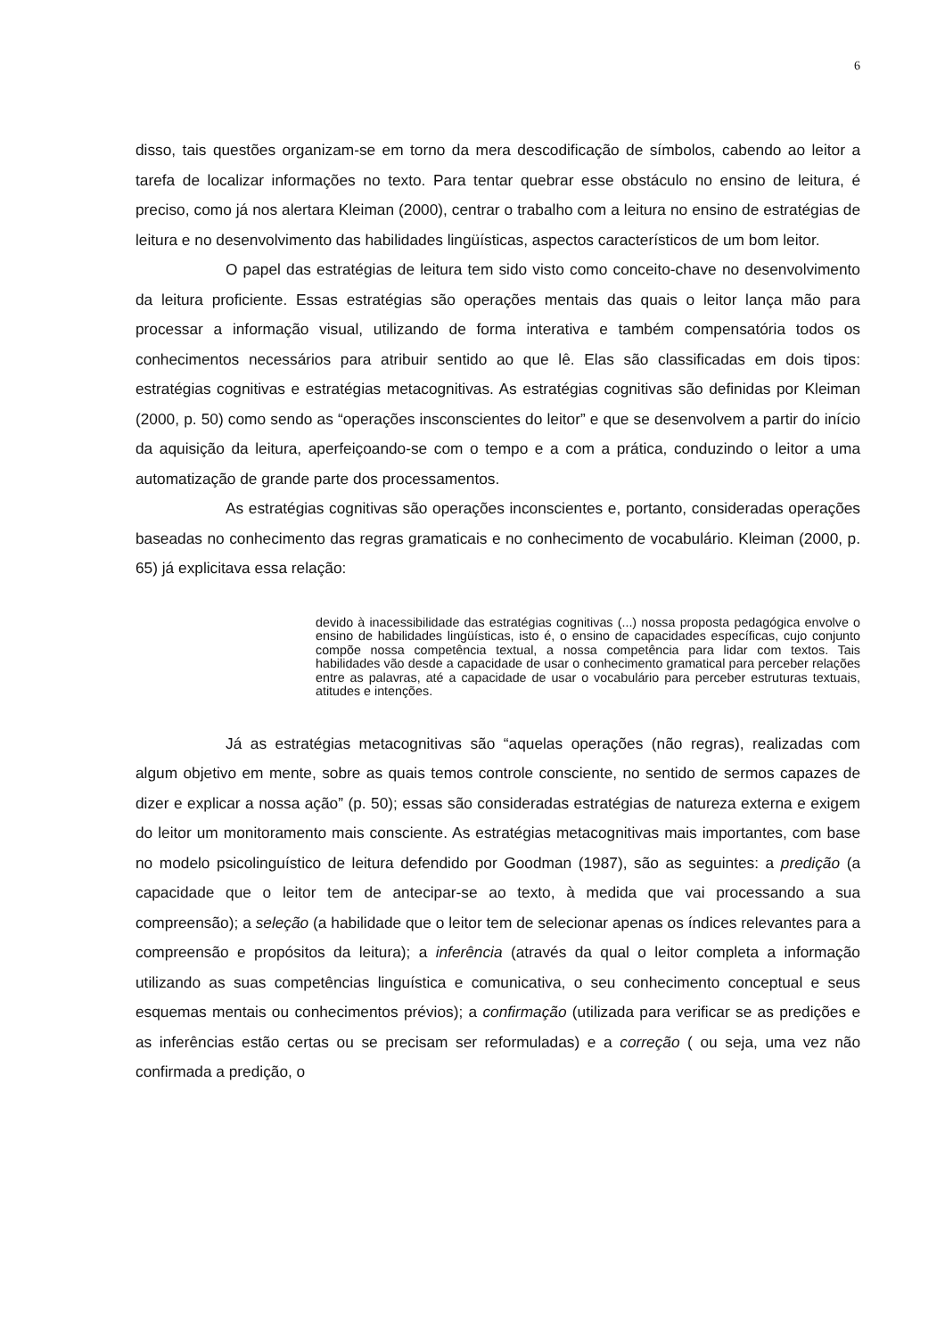6
disso, tais questões organizam-se em torno da mera descodificação de símbolos, cabendo ao leitor a tarefa de localizar informações no texto. Para tentar quebrar esse obstáculo no ensino de leitura, é preciso, como já nos alertara Kleiman (2000), centrar o trabalho com a leitura no ensino de estratégias de leitura e no desenvolvimento das habilidades lingüísticas, aspectos característicos de um bom leitor.
O papel das estratégias de leitura tem sido visto como conceito-chave no desenvolvimento da leitura proficiente. Essas estratégias são operações mentais das quais o leitor lança mão para processar a informação visual, utilizando de forma interativa e também compensatória todos os conhecimentos necessários para atribuir sentido ao que lê. Elas são classificadas em dois tipos: estratégias cognitivas e estratégias metacognitivas. As estratégias cognitivas são definidas por Kleiman (2000, p. 50) como sendo as “operações insconscientes do leitor” e que se desenvolvem a partir do início da aquisição da leitura, aperfeiçoando-se com o tempo e a com a prática, conduzindo o leitor a uma automatização de grande parte dos processamentos.
As estratégias cognitivas são operações inconscientes e, portanto, consideradas operações baseadas no conhecimento das regras gramaticais e no conhecimento de vocabulário. Kleiman (2000, p. 65) já explicitava essa relação:
devido à inacessibilidade das estratégias cognitivas (...) nossa proposta pedagógica envolve o ensino de habilidades lingüísticas, isto é, o ensino de capacidades específicas, cujo conjunto compõe nossa competência textual, a nossa competência para lidar com textos. Tais habilidades vão desde a capacidade de usar o conhecimento gramatical para perceber relações entre as palavras, até a capacidade de usar o vocabulário para perceber estruturas textuais, atitudes e intenções.
Já as estratégias metacognitivas são “aquelas operações (não regras), realizadas com algum objetivo em mente, sobre as quais temos controle consciente, no sentido de sermos capazes de dizer e explicar a nossa ação” (p. 50); essas são consideradas estratégias de natureza externa e exigem do leitor um monitoramento mais consciente. As estratégias metacognitivas mais importantes, com base no modelo psicolinguístico de leitura defendido por Goodman (1987), são as seguintes: a predição (a capacidade que o leitor tem de antecipar-se ao texto, à medida que vai processando a sua compreensão); a seleção (a habilidade que o leitor tem de selecionar apenas os índices relevantes para a compreensão e propósitos da leitura); a inferência (através da qual o leitor completa a informação utilizando as suas competências linguística e comunicativa, o seu conhecimento conceptual e seus esquemas mentais ou conhecimentos prévios); a confirmação (utilizada para verificar se as predições e as inferências estão certas ou se precisam ser reformuladas) e a correção ( ou seja, uma vez não confirmada a predição, o